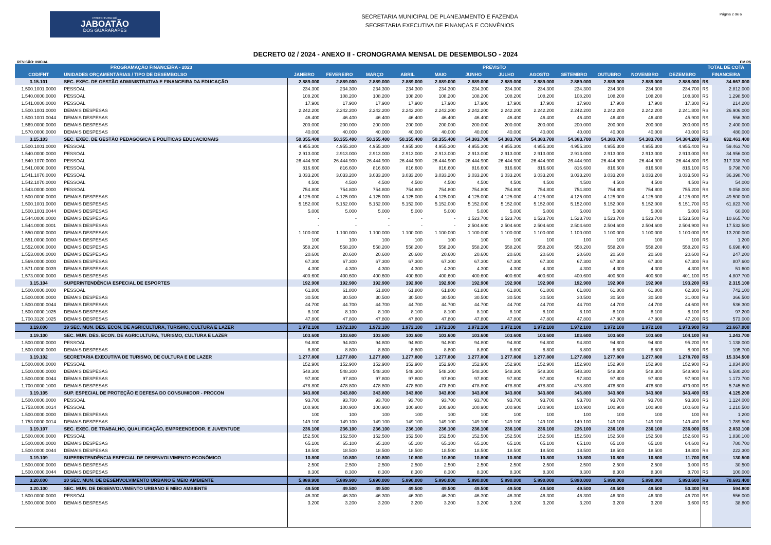PREFEITURA DO
JABOATÃO
DOS GUARARAPES
SECRETARIA MUNICIPAL DE PLANEJAMENTO E FAZENDA
SECRETARIA EXECUTIVA DE FINANÇAS E CONVÊNIOS
Página 2 de 6
DECRETO 02 / 2024 - ANEXO II - CRONOGRAMA MENSAL DE DESEMBOLSO - 2024
REVISÃO: INICIAL EM R$
| PROGRAMAÇÃO FINANCEIRA - 2023 | | PREVISTO | | | | | | | | | | | | TOTAL DE COTA | |
| --- | --- | --- | --- | --- | --- | --- | --- | --- | --- | --- | --- | --- | --- | --- | --- |
| COD/FNT | UNIDADES ORÇAMENTÁRIAS / TIPO DE DESEMBOLSO | JANEIRO | FEVEREIRO | MARÇO | ABRIL | MAIO | JUNHO | JULHO | AGOSTO | SETEMBRO | OUTUBRO | NOVEMBRO | DEZEMBRO | FINANCEIRA | |
| 3.15.101 | SEC. EXEC. DE GESTÃO ADMINISTRATIVA E FINANCEIRA DA EDUCAÇÃO | 2.889.000 | 2.889.000 | 2.889.000 | 2.889.000 | 2.889.000 | 2.889.000 | 2.889.000 | 2.889.000 | 2.889.000 | 2.889.000 | 2.889.000 | 2.888.000 | R$ | 34.667.000 |
| 1.500.1001.0000 | PESSOAL | 234.300 | 234.300 | 234.300 | 234.300 | 234.300 | 234.300 | 234.300 | 234.300 | 234.300 | 234.300 | 234.300 | 234.700 | R$ | 2.812.000 |
| 1.540.0000.0000 | PESSOAL | 108.200 | 108.200 | 108.200 | 108.200 | 108.200 | 108.200 | 108.200 | 108.200 | 108.200 | 108.200 | 108.200 | 108.300 | R$ | 1.298.500 |
| 1.541.0000.0000 | PESSOAL | 17.900 | 17.900 | 17.900 | 17.900 | 17.900 | 17.900 | 17.900 | 17.900 | 17.900 | 17.900 | 17.900 | 17.300 | R$ | 214.200 |
| 1.500.1001.0000 | DEMAIS DESPESAS | 2.242.200 | 2.242.200 | 2.242.200 | 2.242.200 | 2.242.200 | 2.242.200 | 2.242.200 | 2.242.200 | 2.242.200 | 2.242.200 | 2.242.200 | 2.241.800 | R$ | 26.906.000 |
| 1.500.1001.0044 | DEMAIS DESPESAS | 46.400 | 46.400 | 46.400 | 46.400 | 46.400 | 46.400 | 46.400 | 46.400 | 46.400 | 46.400 | 46.400 | 45.900 | R$ | 556.300 |
| 1.569.0000.0000 | DEMAIS DESPESAS | 200.000 | 200.000 | 200.000 | 200.000 | 200.000 | 200.000 | 200.000 | 200.000 | 200.000 | 200.000 | 200.000 | 200.000 | R$ | 2.400.000 |
| 1.570.0000.0000 | DEMAIS DESPESAS | 40.000 | 40.000 | 40.000 | 40.000 | 40.000 | 40.000 | 40.000 | 40.000 | 40.000 | 40.000 | 40.000 | 40.000 | R$ | 480.000 |
| 3.15.103 | SEC. EXEC. DE GESTÃO PEDAGÓGICA E POLÍTICAS EDUCACIONAIS | 50.355.400 | 50.355.400 | 50.355.400 | 50.355.400 | 50.355.400 | 54.383.700 | 54.383.700 | 54.383.700 | 54.383.700 | 54.383.700 | 54.383.700 | 54.384.200 | R$ | 632.463.400 |
| 1.500.1001.0000 | PESSOAL | 4.955.300 | 4.955.300 | 4.955.300 | 4.955.300 | 4.955.300 | 4.955.300 | 4.955.300 | 4.955.300 | 4.955.300 | 4.955.300 | 4.955.300 | 4.955.400 | R$ | 59.463.700 |
| 1.540.0000.0000 | PESSOAL | 2.913.000 | 2.913.000 | 2.913.000 | 2.913.000 | 2.913.000 | 2.913.000 | 2.913.000 | 2.913.000 | 2.913.000 | 2.913.000 | 2.913.000 | 2.913.000 | R$ | 34.956.000 |
| 1.540.1070.0000 | PESSOAL | 26.444.900 | 26.444.900 | 26.444.900 | 26.444.900 | 26.444.900 | 26.444.900 | 26.444.900 | 26.444.900 | 26.444.900 | 26.444.900 | 26.444.900 | 26.444.800 | R$ | 317.338.700 |
| 1.541.0000.0000 | PESSOAL | 816.600 | 816.600 | 816.600 | 816.600 | 816.600 | 816.600 | 816.600 | 816.600 | 816.600 | 816.600 | 816.600 | 816.100 | R$ | 9.798.700 |
| 1.541.1070.0000 | PESSOAL | 3.033.200 | 3.033.200 | 3.033.200 | 3.033.200 | 3.033.200 | 3.033.200 | 3.033.200 | 3.033.200 | 3.033.200 | 3.033.200 | 3.033.200 | 3.033.500 | R$ | 36.398.700 |
| 1.542.1070.0000 | PESSOAL | 4.500 | 4.500 | 4.500 | 4.500 | 4.500 | 4.500 | 4.500 | 4.500 | 4.500 | 4.500 | 4.500 | 4.500 | R$ | 54.000 |
| 1.543.0000.0000 | PESSOAL | 754.800 | 754.800 | 754.800 | 754.800 | 754.800 | 754.800 | 754.800 | 754.800 | 754.800 | 754.800 | 754.800 | 755.200 | R$ | 9.058.000 |
| 1.500.0000.0000 | DEMAIS DESPESAS | 4.125.000 | 4.125.000 | 4.125.000 | 4.125.000 | 4.125.000 | 4.125.000 | 4.125.000 | 4.125.000 | 4.125.000 | 4.125.000 | 4.125.000 | 4.125.000 | R$ | 49.500.000 |
| 1.500.1001.0000 | DEMAIS DESPESAS | 5.152.000 | 5.152.000 | 5.152.000 | 5.152.000 | 5.152.000 | 5.152.000 | 5.152.000 | 5.152.000 | 5.152.000 | 5.152.000 | 5.152.000 | 5.151.700 | R$ | 61.823.700 |
| 1.500.1001.0044 | DEMAIS DESPESAS | 5.000 | 5.000 | 5.000 | 5.000 | 5.000 | 5.000 | 5.000 | 5.000 | 5.000 | 5.000 | 5.000 | 5.000 | R$ | 60.000 |
| 1.544.0000.0000 | DEMAIS DESPESAS | - | - | - | - | - | 1.523.700 | 1.523.700 | 1.523.700 | 1.523.700 | 1.523.700 | 1.523.700 | 1.523.500 | R$ | 10.665.700 |
| 1.544.0000.0001 | DEMAIS DESPESAS | - | - | - | - | - | 2.504.600 | 2.504.600 | 2.504.600 | 2.504.600 | 2.504.600 | 2.504.600 | 2.504.900 | R$ | 17.532.500 |
| 1.550.0000.0000 | DEMAIS DESPESAS | 1.100.000 | 1.100.000 | 1.100.000 | 1.100.000 | 1.100.000 | 1.100.000 | 1.100.000 | 1.100.000 | 1.100.000 | 1.100.000 | 1.100.000 | 1.100.000 | R$ | 13.200.000 |
| 1.551.0000.0000 | DEMAIS DESPESAS | 100 | 100 | 100 | 100 | 100 | 100 | 100 | 100 | 100 | 100 | 100 | 100 | R$ | 1.200 |
| 1.552.0000.0000 | DEMAIS DESPESAS | 558.200 | 558.200 | 558.200 | 558.200 | 558.200 | 558.200 | 558.200 | 558.200 | 558.200 | 558.200 | 558.200 | 558.200 | R$ | 6.698.400 |
| 1.553.0000.0000 | DEMAIS DESPESAS | 20.600 | 20.600 | 20.600 | 20.600 | 20.600 | 20.600 | 20.600 | 20.600 | 20.600 | 20.600 | 20.600 | 20.600 | R$ | 247.200 |
| 1.569.0000.0000 | DEMAIS DESPESAS | 67.300 | 67.300 | 67.300 | 67.300 | 67.300 | 67.300 | 67.300 | 67.300 | 67.300 | 67.300 | 67.300 | 67.300 | R$ | 807.600 |
| 1.571.0000.0039 | DEMAIS DESPESAS | 4.300 | 4.300 | 4.300 | 4.300 | 4.300 | 4.300 | 4.300 | 4.300 | 4.300 | 4.300 | 4.300 | 4.300 | R$ | 51.600 |
| 1.573.0000.0000 | DEMAIS DESPESAS | 400.600 | 400.600 | 400.600 | 400.600 | 400.600 | 400.600 | 400.600 | 400.600 | 400.600 | 400.600 | 400.600 | 401.100 | R$ | 4.807.700 |
| 3.15.104 | SUPERINTENDÊNCIA ESPECIAL DE ESPORTES | 192.900 | 192.900 | 192.900 | 192.900 | 192.900 | 192.900 | 192.900 | 192.900 | 192.900 | 192.900 | 192.900 | 193.200 | R$ | 2.315.100 |
| 1.500.0000.0000 | PESSOAL | 61.800 | 61.800 | 61.800 | 61.800 | 61.800 | 61.800 | 61.800 | 61.800 | 61.800 | 61.800 | 61.800 | 62.300 | R$ | 742.100 |
| 1.500.0000.0000 | DEMAIS DESPESAS | 30.500 | 30.500 | 30.500 | 30.500 | 30.500 | 30.500 | 30.500 | 30.500 | 30.500 | 30.500 | 30.500 | 31.000 | R$ | 366.500 |
| 1.500.0000.0044 | DEMAIS DESPESAS | 44.700 | 44.700 | 44.700 | 44.700 | 44.700 | 44.700 | 44.700 | 44.700 | 44.700 | 44.700 | 44.700 | 44.600 | R$ | 536.300 |
| 1.500.0000.1025 | DEMAIS DESPESAS | 8.100 | 8.100 | 8.100 | 8.100 | 8.100 | 8.100 | 8.100 | 8.100 | 8.100 | 8.100 | 8.100 | 8.100 | R$ | 97.200 |
| 1.700.3120.1025 | DEMAIS DESPESAS | 47.800 | 47.800 | 47.800 | 47.800 | 47.800 | 47.800 | 47.800 | 47.800 | 47.800 | 47.800 | 47.800 | 47.200 | R$ | 573.000 |
| 3.19.000 | 19 SEC. MUN. DES. ECON. DE AGRICULTURA, TURISMO, CULTURA E LAZER | 1.972.100 | 1.972.100 | 1.972.100 | 1.972.100 | 1.972.100 | 1.972.100 | 1.972.100 | 1.972.100 | 1.972.100 | 1.972.100 | 1.972.100 | 1.973.900 | R$ | 23.667.000 |
| 3.19.100 | SEC. MUN. DES. ECON. DE AGRICULTURA, TURISMO, CULTURA E LAZER | 103.600 | 103.600 | 103.600 | 103.600 | 103.600 | 103.600 | 103.600 | 103.600 | 103.600 | 103.600 | 103.600 | 104.100 | R$ | 1.243.700 |
| 1.500.0000.0000 | PESSOAL | 94.800 | 94.800 | 94.800 | 94.800 | 94.800 | 94.800 | 94.800 | 94.800 | 94.800 | 94.800 | 94.800 | 95.200 | R$ | 1.138.000 |
| 1.500.0000.0000 | DEMAIS DESPESAS | 8.800 | 8.800 | 8.800 | 8.800 | 8.800 | 8.800 | 8.800 | 8.800 | 8.800 | 8.800 | 8.800 | 8.900 | R$ | 105.700 |
| 3.19.102 | SECRETARIA EXECUTIVA DE TURISMO, DE CULTURA E DE LAZER | 1.277.800 | 1.277.800 | 1.277.800 | 1.277.800 | 1.277.800 | 1.277.800 | 1.277.800 | 1.277.800 | 1.277.800 | 1.277.800 | 1.277.800 | 1.278.700 | R$ | 15.334.500 |
| 1.500.0000.0000 | PESSOAL | 152.900 | 152.900 | 152.900 | 152.900 | 152.900 | 152.900 | 152.900 | 152.900 | 152.900 | 152.900 | 152.900 | 152.900 | R$ | 1.834.800 |
| 1.500.0000.0000 | DEMAIS DESPESAS | 548.300 | 548.300 | 548.300 | 548.300 | 548.300 | 548.300 | 548.300 | 548.300 | 548.300 | 548.300 | 548.300 | 548.900 | R$ | 6.580.200 |
| 1.500.0000.0044 | DEMAIS DESPESAS | 97.800 | 97.800 | 97.800 | 97.800 | 97.800 | 97.800 | 97.800 | 97.800 | 97.800 | 97.800 | 97.800 | 97.900 | R$ | 1.173.700 |
| 1.700.0000.1000 | DEMAIS DESPESAS | 478.800 | 478.800 | 478.800 | 478.800 | 478.800 | 478.800 | 478.800 | 478.800 | 478.800 | 478.800 | 478.800 | 479.000 | R$ | 5.745.800 |
| 3.19.105 | SUP. ESPECIAL DE PROTEÇÃO E DEFESA DO CONSUMIDOR - PROCON | 343.800 | 343.800 | 343.800 | 343.800 | 343.800 | 343.800 | 343.800 | 343.800 | 343.800 | 343.800 | 343.800 | 343.400 | R$ | 4.125.200 |
| 1.500.0000.0000 | PESSOAL | 93.700 | 93.700 | 93.700 | 93.700 | 93.700 | 93.700 | 93.700 | 93.700 | 93.700 | 93.700 | 93.700 | 93.300 | R$ | 1.124.000 |
| 1.753.0000.0014 | PESSOAL | 100.900 | 100.900 | 100.900 | 100.900 | 100.900 | 100.900 | 100.900 | 100.900 | 100.900 | 100.900 | 100.900 | 100.600 | R$ | 1.210.500 |
| 1.500.0000.0000 | DEMAIS DESPESAS | 100 | 100 | 100 | 100 | 100 | 100 | 100 | 100 | 100 | 100 | 100 | 100 | R$ | 1.200 |
| 1.753.0000.0014 | DEMAIS DESPESAS | 149.100 | 149.100 | 149.100 | 149.100 | 149.100 | 149.100 | 149.100 | 149.100 | 149.100 | 149.100 | 149.100 | 149.400 | R$ | 1.789.500 |
| 3.19.107 | SEC. EXEC. DE TRABALHO, QUALIFICAÇÃO, EMPREENDEDOR. E JUVENTUDE | 236.100 | 236.100 | 236.100 | 236.100 | 236.100 | 236.100 | 236.100 | 236.100 | 236.100 | 236.100 | 236.100 | 236.000 | R$ | 2.833.100 |
| 1.500.0000.0000 | PESSOAL | 152.500 | 152.500 | 152.500 | 152.500 | 152.500 | 152.500 | 152.500 | 152.500 | 152.500 | 152.500 | 152.500 | 152.600 | R$ | 1.830.100 |
| 1.500.0000.0000 | DEMAIS DESPESAS | 65.100 | 65.100 | 65.100 | 65.100 | 65.100 | 65.100 | 65.100 | 65.100 | 65.100 | 65.100 | 65.100 | 64.600 | R$ | 780.700 |
| 1.500.0000.0044 | DEMAIS DESPESAS | 18.500 | 18.500 | 18.500 | 18.500 | 18.500 | 18.500 | 18.500 | 18.500 | 18.500 | 18.500 | 18.500 | 18.800 | R$ | 222.300 |
| 3.19.109 | SUPERINTENDÊNCIA ESPECIAL DE DESENVOLVIMENTO ECONÔMICO | 10.800 | 10.800 | 10.800 | 10.800 | 10.800 | 10.800 | 10.800 | 10.800 | 10.800 | 10.800 | 10.800 | 11.700 | R$ | 130.500 |
| 1.500.0000.0000 | DEMAIS DESPESAS | 2.500 | 2.500 | 2.500 | 2.500 | 2.500 | 2.500 | 2.500 | 2.500 | 2.500 | 2.500 | 2.500 | 3.000 | R$ | 30.500 |
| 1.500.0000.0044 | DEMAIS DESPESAS | 8.300 | 8.300 | 8.300 | 8.300 | 8.300 | 8.300 | 8.300 | 8.300 | 8.300 | 8.300 | 8.300 | 8.700 | R$ | 100.000 |
| 3.20.000 | 20 SEC. MUN. DE DESENVOLVIMENTO URBANO E MEIO AMBIENTE | 5.889.900 | 5.889.900 | 5.890.000 | 5.890.000 | 5.890.000 | 5.890.000 | 5.890.000 | 5.890.000 | 5.890.000 | 5.890.000 | 5.890.000 | 5.893.600 | R$ | 70.683.400 |
| 3.20.100 | SEC. MUN. DE DESENVOLVIMENTO URBANO E MEIO AMBIENTE | 49.500 | 49.500 | 49.500 | 49.500 | 49.500 | 49.500 | 49.500 | 49.500 | 49.500 | 49.500 | 49.500 | 50.300 | R$ | 594.800 |
| 1.500.0000.0000 | PESSOAL | 46.300 | 46.300 | 46.300 | 46.300 | 46.300 | 46.300 | 46.300 | 46.300 | 46.300 | 46.300 | 46.300 | 46.700 | R$ | 556.000 |
| 1.500.0000.0000 | DEMAIS DESPESAS | 3.200 | 3.200 | 3.200 | 3.200 | 3.200 | 3.200 | 3.200 | 3.200 | 3.200 | 3.200 | 3.200 | 3.600 | R$ | 38.800 |